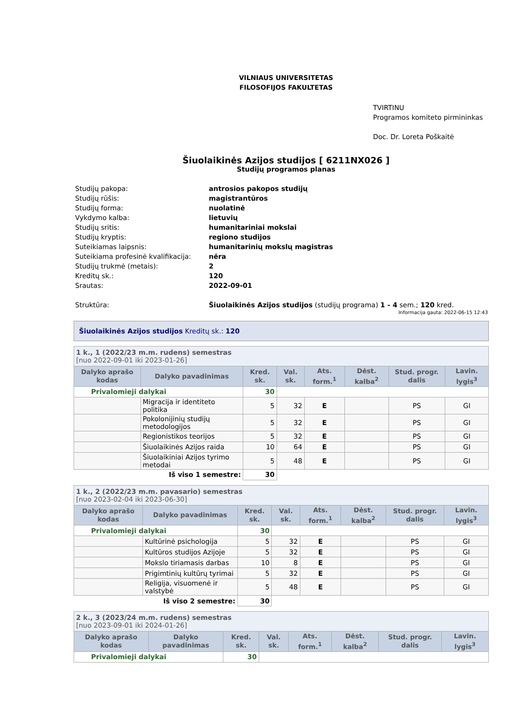VILNIAUS UNIVERSITETAS
FILOSOFIJOS FAKULTETAS
TVIRTINU
Programos komiteto pirmininkas
Doc. Dr. Loreta Poškaitė
Šiuolaikinės Azijos studijos [ 6211NX026 ]
Studijų programos planas
| Studijų pakopa: | antrosios pakopos studijų |
| Studijų rūšis: | magistrantūros |
| Studijų forma: | nuolatinė |
| Vykdymo kalba: | lietuvių |
| Studijų sritis: | humanitariniai mokslai |
| Studijų kryptis: | regiono studijos |
| Suteikiamas laipsnis: | humanitarinių mokslų magistras |
| Suteikiama profesinė kvalifikacija: | nėra |
| Studijų trukmė (metais): | 2 |
| Kreditų sk.: | 120 |
| Srautas: | 2022-09-01 |
| Struktūra: | Šiuolaikinės Azijos studijos (studijų programa) 1 - 4 sem.; 120 kred. |
Informacija gauta: 2022-06-15 12:43
Šiuolaikinės Azijos studijos Kreditų sk.: 120
| 1 k., 1 (2022/23 m.m. rudens) semestras [nuo 2022-09-01 iki 2023-01-26] | | | | | | | |
| Dalyko aprašo kodas | Dalyko pavadinimas | Kred. sk. | Val. sk. | Ats. form.<sup>1</sup> | Dėst. kalba<sup>2</sup> | Stud. progr. dalis | Lavin. lygis<sup>3</sup> |
| Privalomieji dalykai | | 30 | | | | | |
| | Migracija ir identiteto politika | 5 | 32 | E | | PS | GI |
| | Pokolonijinių studijų metodologijos | 5 | 32 | E | | PS | GI |
| | Regionistikos teorijos | 5 | 32 | E | | PS | GI |
| | Šiuolaikinės Azijos raida | 10 | 64 | E | | PS | GI |
| | Šiuolaikiniai Azijos tyrimo metodai | 5 | 48 | E | | PS | GI |
| Iš viso 1 semestre: | | 30 | | | | | |
| 1 k., 2 (2022/23 m.m. pavasario) semestras [nuo 2023-02-04 iki 2023-06-30] | | | | | | | |
| Dalyko aprašo kodas | Dalyko pavadinimas | Kred. sk. | Val. sk. | Ats. form.<sup>1</sup> | Dėst. kalba<sup>2</sup> | Stud. progr. dalis | Lavin. lygis<sup>3</sup> |
| Privalomieji dalykai | | 30 | | | | | |
| | Kultūrinė psichologija | 5 | 32 | E | | PS | GI |
| | Kultūros studijos Azijoje | 5 | 32 | E | | PS | GI |
| | Mokslo tiriamasis darbas | 10 | 8 | E | | PS | GI |
| | Prigimtinių kultūrų tyrimai | 5 | 32 | E | | PS | GI |
| | Religija, visuomenė ir valstybė | 5 | 48 | E | | PS | GI |
| Iš viso 2 semestre: | | 30 | | | | | |
| 2 k., 3 (2023/24 m.m. rudens) semestras [nuo 2023-09-01 iki 2024-01-26] | | | | | | | |
| Dalyko aprašo kodas | Dalyko pavadinimas | Kred. sk. | Val. sk. | Ats. form.<sup>1</sup> | Dėst. kalba<sup>2</sup> | Stud. progr. dalis | Lavin. lygis<sup>3</sup> |
| Privalomieji dalykai | | 30 | | | | | |